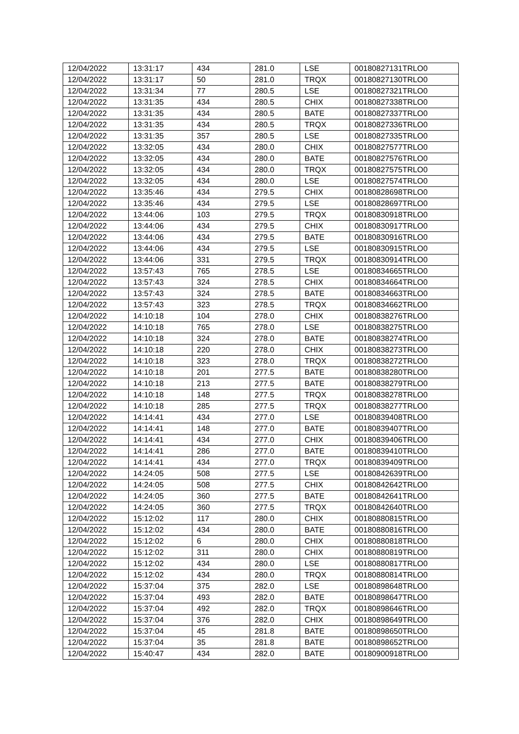| 12/04/2022 | 13:31:17 | 434 | 281.0 | LSE | 00180827131TRLO0 |
| 12/04/2022 | 13:31:17 | 50 | 281.0 | TRQX | 00180827130TRLO0 |
| 12/04/2022 | 13:31:34 | 77 | 280.5 | LSE | 00180827321TRLO0 |
| 12/04/2022 | 13:31:35 | 434 | 280.5 | CHIX | 00180827338TRLO0 |
| 12/04/2022 | 13:31:35 | 434 | 280.5 | BATE | 00180827337TRLO0 |
| 12/04/2022 | 13:31:35 | 434 | 280.5 | TRQX | 00180827336TRLO0 |
| 12/04/2022 | 13:31:35 | 357 | 280.5 | LSE | 00180827335TRLO0 |
| 12/04/2022 | 13:32:05 | 434 | 280.0 | CHIX | 00180827577TRLO0 |
| 12/04/2022 | 13:32:05 | 434 | 280.0 | BATE | 00180827576TRLO0 |
| 12/04/2022 | 13:32:05 | 434 | 280.0 | TRQX | 00180827575TRLO0 |
| 12/04/2022 | 13:32:05 | 434 | 280.0 | LSE | 00180827574TRLO0 |
| 12/04/2022 | 13:35:46 | 434 | 279.5 | CHIX | 00180828698TRLO0 |
| 12/04/2022 | 13:35:46 | 434 | 279.5 | LSE | 00180828697TRLO0 |
| 12/04/2022 | 13:44:06 | 103 | 279.5 | TRQX | 00180830918TRLO0 |
| 12/04/2022 | 13:44:06 | 434 | 279.5 | CHIX | 00180830917TRLO0 |
| 12/04/2022 | 13:44:06 | 434 | 279.5 | BATE | 00180830916TRLO0 |
| 12/04/2022 | 13:44:06 | 434 | 279.5 | LSE | 00180830915TRLO0 |
| 12/04/2022 | 13:44:06 | 331 | 279.5 | TRQX | 00180830914TRLO0 |
| 12/04/2022 | 13:57:43 | 765 | 278.5 | LSE | 00180834665TRLO0 |
| 12/04/2022 | 13:57:43 | 324 | 278.5 | CHIX | 00180834664TRLO0 |
| 12/04/2022 | 13:57:43 | 324 | 278.5 | BATE | 00180834663TRLO0 |
| 12/04/2022 | 13:57:43 | 323 | 278.5 | TRQX | 00180834662TRLO0 |
| 12/04/2022 | 14:10:18 | 104 | 278.0 | CHIX | 00180838276TRLO0 |
| 12/04/2022 | 14:10:18 | 765 | 278.0 | LSE | 00180838275TRLO0 |
| 12/04/2022 | 14:10:18 | 324 | 278.0 | BATE | 00180838274TRLO0 |
| 12/04/2022 | 14:10:18 | 220 | 278.0 | CHIX | 00180838273TRLO0 |
| 12/04/2022 | 14:10:18 | 323 | 278.0 | TRQX | 00180838272TRLO0 |
| 12/04/2022 | 14:10:18 | 201 | 277.5 | BATE | 00180838280TRLO0 |
| 12/04/2022 | 14:10:18 | 213 | 277.5 | BATE | 00180838279TRLO0 |
| 12/04/2022 | 14:10:18 | 148 | 277.5 | TRQX | 00180838278TRLO0 |
| 12/04/2022 | 14:10:18 | 285 | 277.5 | TRQX | 00180838277TRLO0 |
| 12/04/2022 | 14:14:41 | 434 | 277.0 | LSE | 00180839408TRLO0 |
| 12/04/2022 | 14:14:41 | 148 | 277.0 | BATE | 00180839407TRLO0 |
| 12/04/2022 | 14:14:41 | 434 | 277.0 | CHIX | 00180839406TRLO0 |
| 12/04/2022 | 14:14:41 | 286 | 277.0 | BATE | 00180839410TRLO0 |
| 12/04/2022 | 14:14:41 | 434 | 277.0 | TRQX | 00180839409TRLO0 |
| 12/04/2022 | 14:24:05 | 508 | 277.5 | LSE | 00180842639TRLO0 |
| 12/04/2022 | 14:24:05 | 508 | 277.5 | CHIX | 00180842642TRLO0 |
| 12/04/2022 | 14:24:05 | 360 | 277.5 | BATE | 00180842641TRLO0 |
| 12/04/2022 | 14:24:05 | 360 | 277.5 | TRQX | 00180842640TRLO0 |
| 12/04/2022 | 15:12:02 | 117 | 280.0 | CHIX | 00180880815TRLO0 |
| 12/04/2022 | 15:12:02 | 434 | 280.0 | BATE | 00180880816TRLO0 |
| 12/04/2022 | 15:12:02 | 6 | 280.0 | CHIX | 00180880818TRLO0 |
| 12/04/2022 | 15:12:02 | 311 | 280.0 | CHIX | 00180880819TRLO0 |
| 12/04/2022 | 15:12:02 | 434 | 280.0 | LSE | 00180880817TRLO0 |
| 12/04/2022 | 15:12:02 | 434 | 280.0 | TRQX | 00180880814TRLO0 |
| 12/04/2022 | 15:37:04 | 375 | 282.0 | LSE | 00180898648TRLO0 |
| 12/04/2022 | 15:37:04 | 493 | 282.0 | BATE | 00180898647TRLO0 |
| 12/04/2022 | 15:37:04 | 492 | 282.0 | TRQX | 00180898646TRLO0 |
| 12/04/2022 | 15:37:04 | 376 | 282.0 | CHIX | 00180898649TRLO0 |
| 12/04/2022 | 15:37:04 | 45 | 281.8 | BATE | 00180898650TRLO0 |
| 12/04/2022 | 15:37:04 | 35 | 281.8 | BATE | 00180898652TRLO0 |
| 12/04/2022 | 15:40:47 | 434 | 282.0 | BATE | 00180900918TRLO0 |